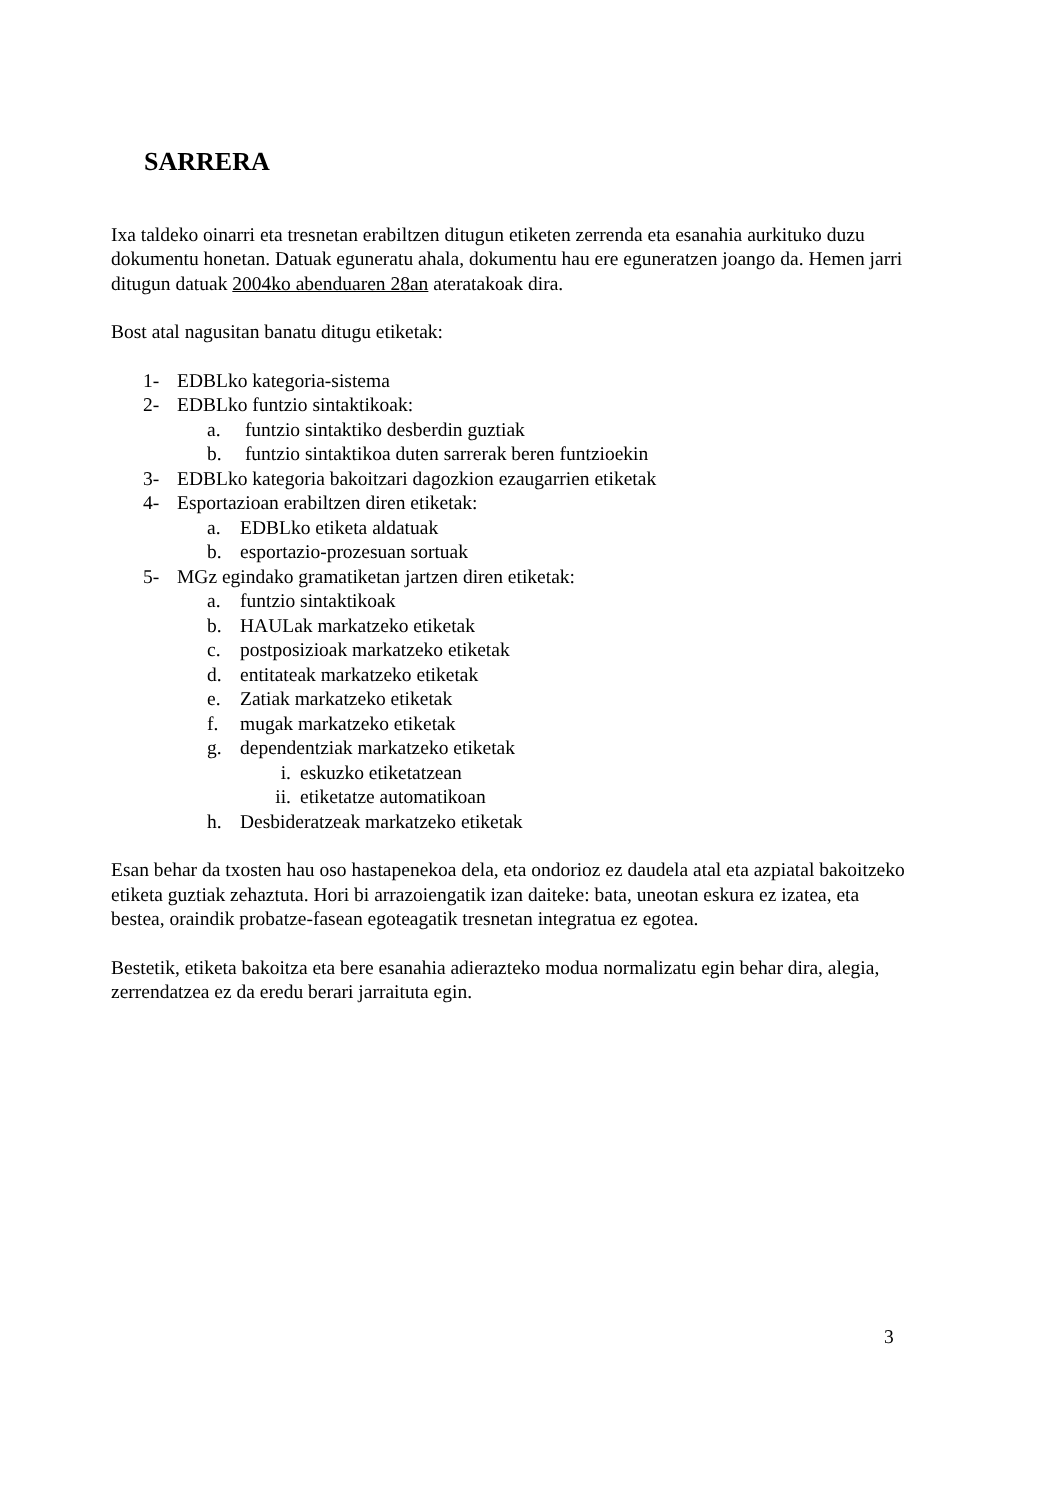SARRERA
Ixa taldeko oinarri eta tresnetan erabiltzen ditugun etiketen zerrenda eta esanahia aurkituko duzu dokumentu honetan. Datuak eguneratu ahala, dokumentu hau ere eguneratzen joango da. Hemen jarri ditugun datuak 2004ko abenduaren 28an ateratakoak dira.
Bost atal nagusitan banatu ditugu etiketak:
1- EDBLko kategoria-sistema
2- EDBLko funtzio sintaktikoak:
a. funtzio sintaktiko desberdin guztiak
b. funtzio sintaktikoa duten sarrerak beren funtzioekin
3- EDBLko kategoria bakoitzari dagozkion ezaugarrien etiketak
4- Esportazioan erabiltzen diren etiketak:
a. EDBLko etiketa aldatuak
b. esportazio-prozesuan sortuak
5- MGz egindako gramatiketan jartzen diren etiketak:
a. funtzio sintaktikoak
b. HAULak markatzeko etiketak
c. postposizioak markatzeko etiketak
d. entitateak markatzeko etiketak
e. Zatiak markatzeko etiketak
f. mugak markatzeko etiketak
g. dependentziak markatzeko etiketak
i. eskuzko etiketatzean
ii. etiketatze automatikoan
h. Desbideratzeak markatzeko etiketak
Esan behar da txosten hau oso hastapenekoa dela, eta ondorioz ez daudela atal eta azpiatal bakoitzeko etiketa guztiak zehaztuta. Hori bi arrazoiengatik izan daiteke: bata, uneotan eskura ez izatea, eta bestea, oraindik probatze-fasean egoteagatik tresnetan integratua ez egotea.
Bestetik, etiketa bakoitza eta bere esanahia adierazteko modua normalizatu egin behar dira, alegia, zerrendatzea ez da eredu berari jarraituta egin.
3